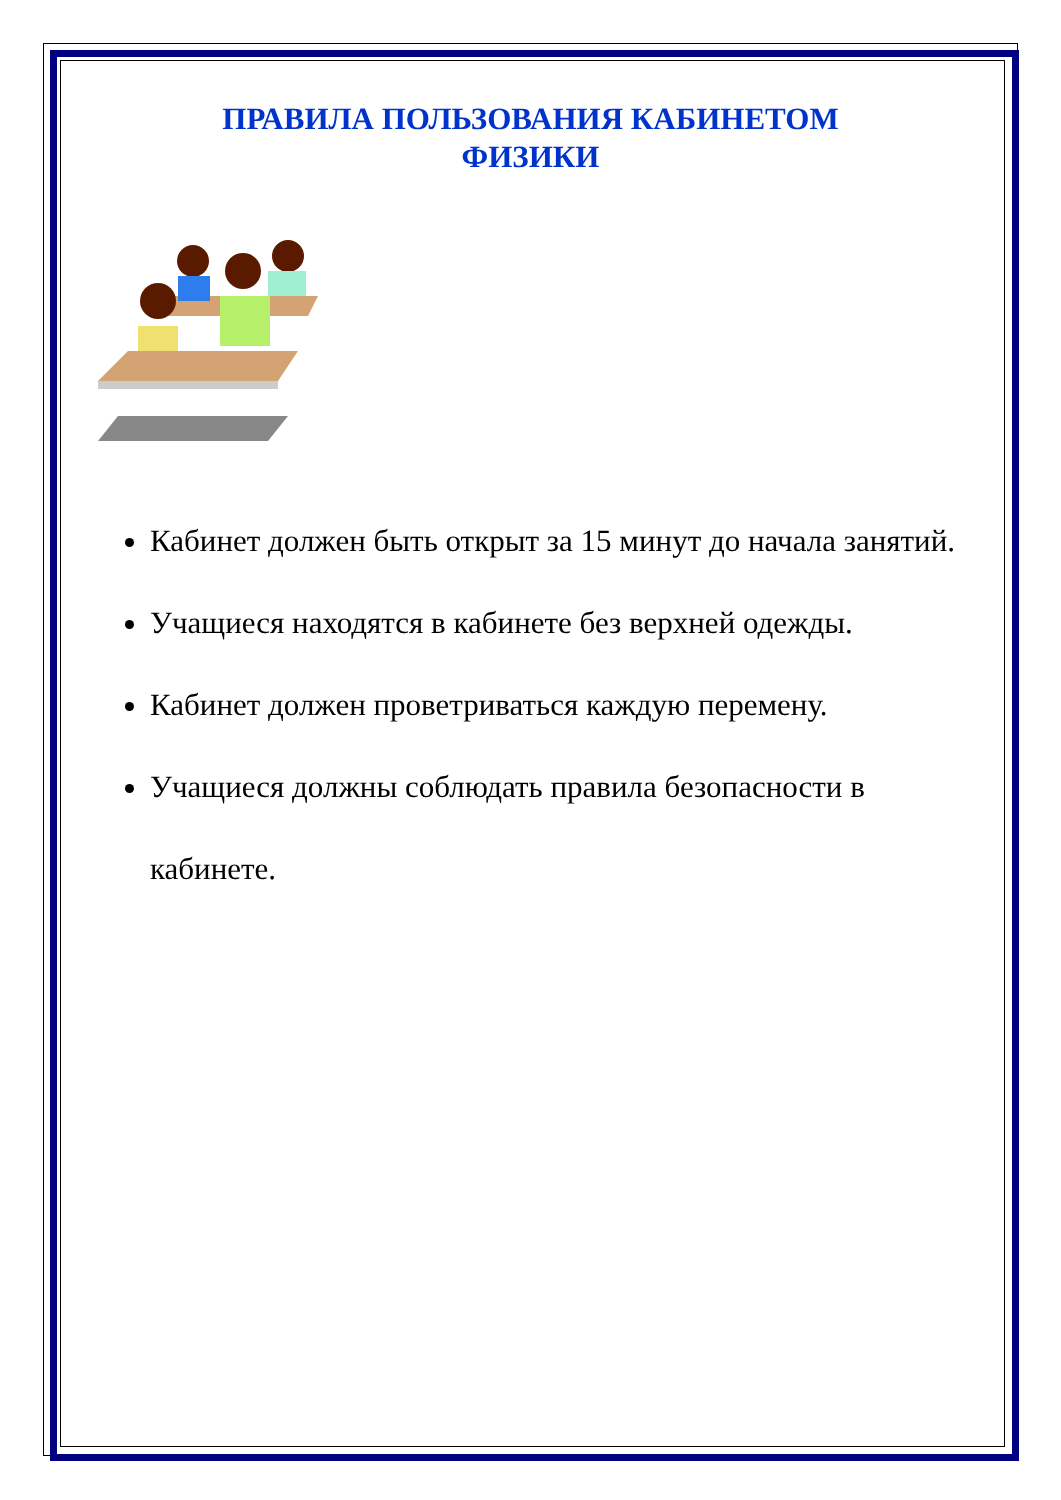ПРАВИЛА ПОЛЬЗОВАНИЯ КАБИНЕТОМ
ФИЗИКИ
Кабинет должен быть открыт за 15 минут до начала занятий.
Учащиеся находятся в кабинете без верхней одежды.
Кабинет должен проветриваться каждую перемену.
Учащиеся должны соблюдать правила безопасности в кабинете.